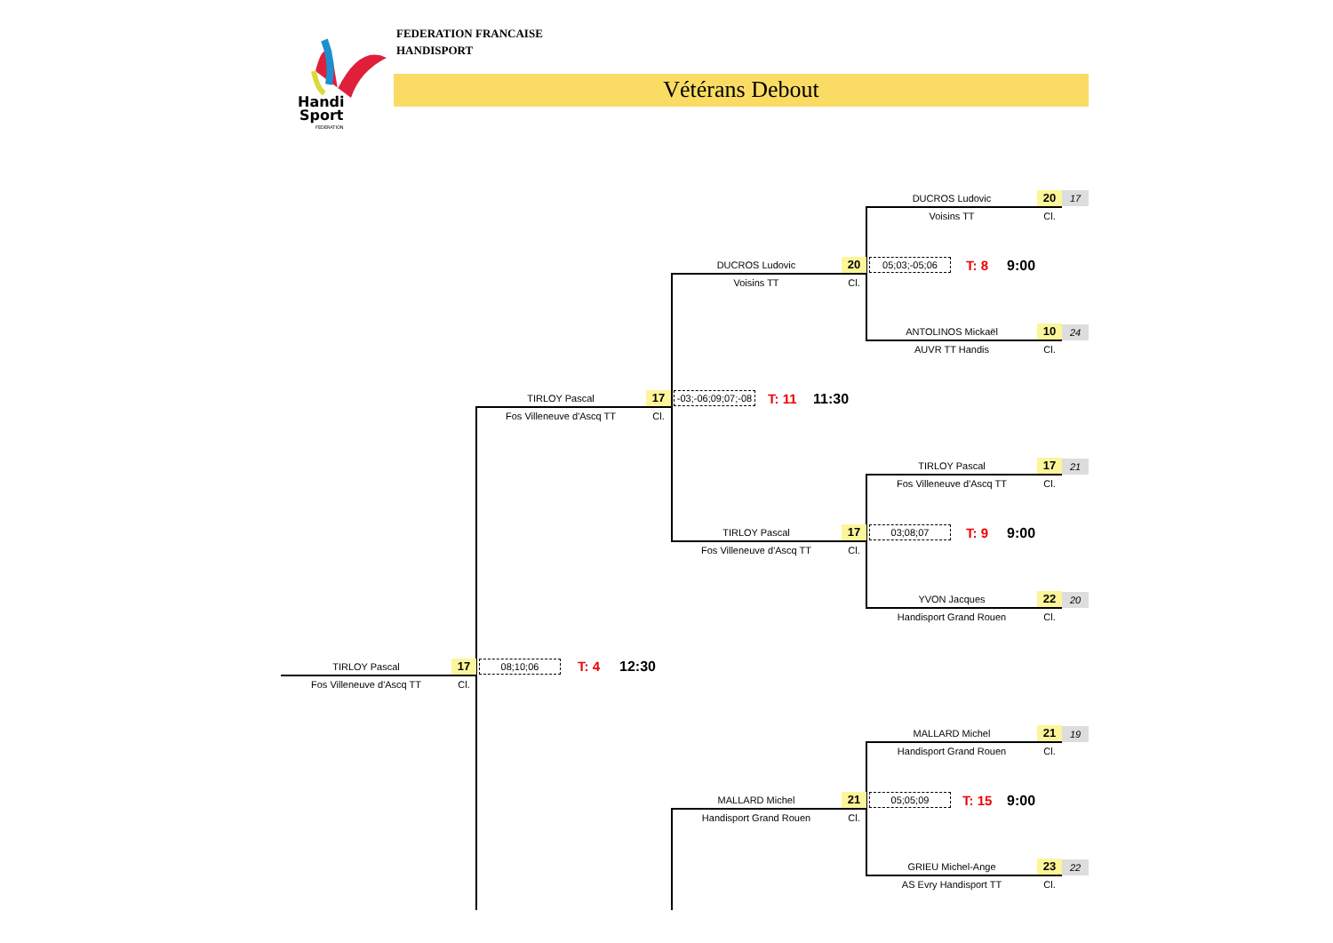Handi
Sport
FEDERATION
FEDERATION FRANCAISE
HANDISPORT
Vétérans Debout
DUCROS Ludovic 20
Voisins TT Cl.
17
ANTOLINOS Mickaël 10
AUVR TT Handis Cl.
24
TIRLOY Pascal 17
Fos Villeneuve d'Ascq TT Cl.
21
YVON Jacques 22
Handisport Grand Rouen Cl.
20
MALLARD Michel 21
Handisport Grand Rouen Cl.
19
GRIEU Michel-Ange 23
AS Evry Handisport TT Cl.
22
05;03;-05;06 T: 8 9:00
03;08;07 T: 9 9:00
05;05;09 T: 15 9:00
DUCROS Ludovic 20
Voisins TT Cl.
TIRLOY Pascal 17
Fos Villeneuve d'Ascq TT Cl.
MALLARD Michel 21
Handisport Grand Rouen Cl.
-03;-06;09;07;-08
T: 11 11:30
TIRLOY Pascal 17
Fos Villeneuve d'Ascq TT Cl.
08;10;06 T: 4 12:30
TIRLOY Pascal 17
Fos Villeneuve d'Ascq TT Cl.